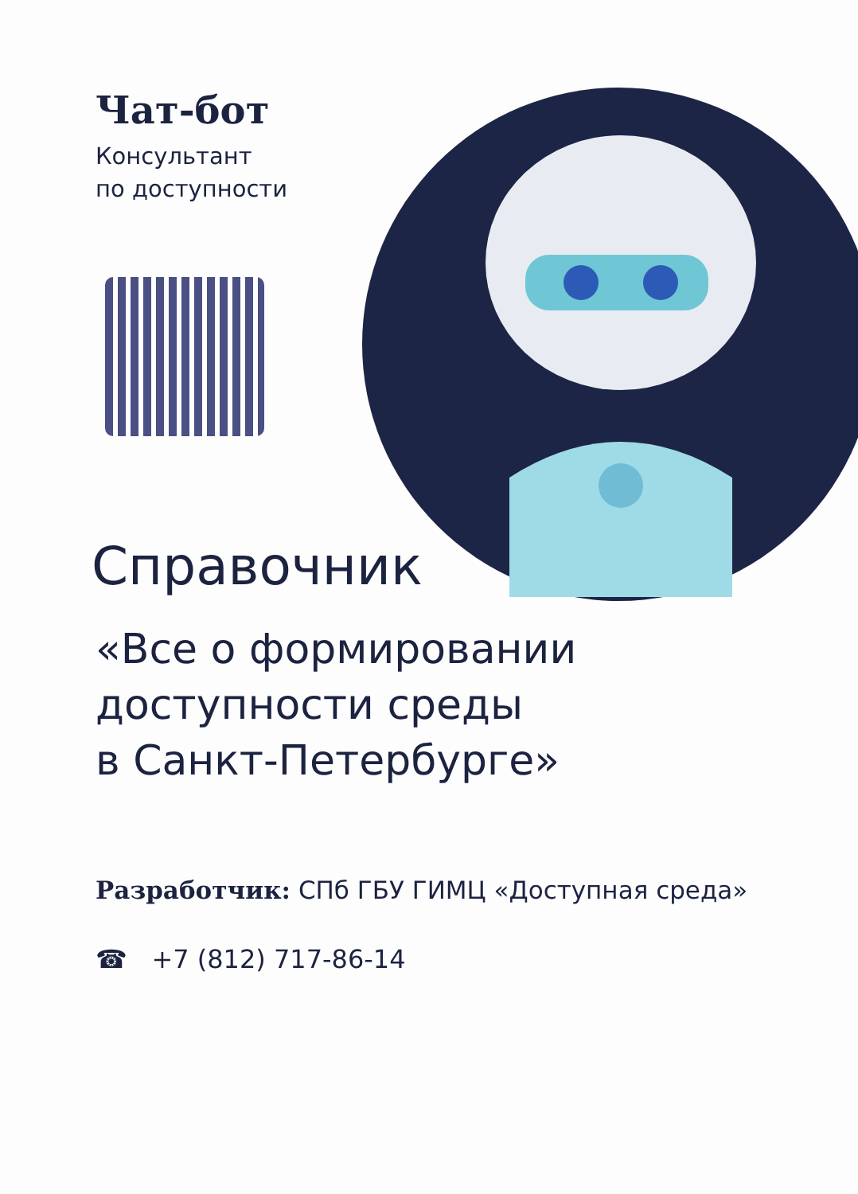Чат-бот
Консультант
по доступности
Справочник
«Все о формировании
доступности среды
в Санкт-Петербурге»
Разработчик: СПб ГБУ ГИМЦ «Доступная среда»
☎ +7 (812) 717-86-14